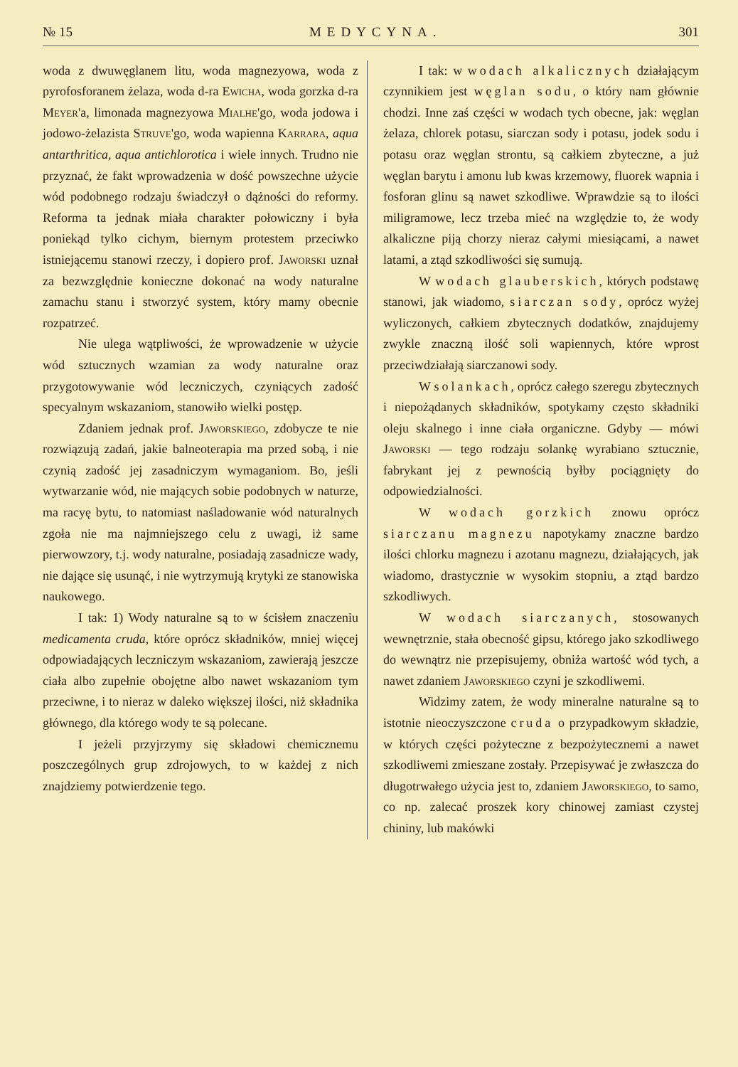№ 15 MEDYCYNA. 301
woda z dwuwęglanem litu, woda magnezyowa, woda z pyrofosforanem żelaza, woda d-ra Ewicha, woda gorzka d-ra Meyer'a, limonada magnezyowa Mialhe'go, woda jodowa i jodowo-żelazista Struve'go, woda wapienna Karrara, aqua antarthritica, aqua antichlorotica i wiele innych. Trudno nie przyznać, że fakt wprowadzenia w dość powszechne użycie wód podobnego rodzaju świadczył o dążności do reformy. Reforma ta jednak miała charakter połowiczny i była poniekąd tylko cichym, biernym protestem przeciwko istniejącemu stanowi rzeczy, i dopiero prof. Jaworski uznał za bezwzględnie konieczne dokonać na wody naturalne zamachu stanu i stworzyć system, który mamy obecnie rozpatrzeć.
Nie ulega wątpliwości, że wprowadzenie w użycie wód sztucznych wzamian za wody naturalne oraz przygotowywanie wód leczniczych, czyniących zadość specyalnym wskazaniom, stanowiło wielki postęp.
Zdaniem jednak prof. Jaworskiego, zdobycze te nie rozwiązują zadań, jakie balneoterapia ma przed sobą, i nie czynią zadość jej zasadniczym wymaganiom. Bo, jeśli wytwarzanie wód, nie mających sobie podobnych w naturze, ma racyę bytu, to natomiast naśladowanie wód naturalnych zgoła nie ma najmniejszego celu z uwagi, iż same pierwowzory, t.j. wody naturalne, posiadają zasadnicze wady, nie dające się usunąć, i nie wytrzymują krytyki ze stanowiska naukowego.
I tak: 1) Wody naturalne są to w ścisłem znaczeniu medicamenta cruda, które oprócz składników, mniej więcej odpowiadających leczniczym wskazaniom, zawierają jeszcze ciała albo zupełnie obojętne albo nawet wskazaniom tym przeciwne, i to nieraz w daleko większej ilości, niż składnika głównego, dla którego wody te są polecane.
I jeżeli przyjrzymy się składowi chemicznemu poszczególnych grup zdrojowych, to w każdej z nich znajdziemy potwierdzenie tego.
I tak: w wodach alkalicznych działającym czynnikiem jest węglan sodu, o który nam głównie chodzi. Inne zaś części w wodach tych obecne, jak: węglan żelaza, chlorek potasu, siarczan sody i potasu, jodek sodu i potasu oraz węglan strontu, są całkiem zbyteczne, a już węglan barytu i amonu lub kwas krzemowy, fluorek wapnia i fosforan glinu są nawet szkodliwe. Wprawdzie są to ilości miligramowe, lecz trzeba mieć na względzie to, że wody alkaliczne piją chorzy nieraz całymi miesiącami, a nawet latami, a ztąd szkodliwości się sumują.
W wodach glauberskich, których podstawę stanowi, jak wiadomo, siarczan sody, oprócz wyżej wyliczonych, całkiem zbytecznych dodatków, znajdujemy zwykle znaczną ilość soli wapiennych, które wprost przeciwdziałają siarczanowi sody.
W solankach, oprócz całego szeregu zbytecznych i niepożądanych składników, spotykamy często składniki oleju skalnego i inne ciała organiczne. Gdyby — mówi Jaworski — tego rodzaju solankę wyrabiano sztucznie, fabrykant jej z pewnością byłby pociągnięty do odpowiedzialności.
W wodach gorzkich znowu oprócz siarczanu magnezu napotykamy znaczne bardzo ilości chlorku magnezu i azotanu magnezu, działających, jak wiadomo, drastycznie w wysokim stopniu, a ztąd bardzo szkodliwych.
W wodach siarczanych, stosowanych wewnętrznie, stała obecność gipsu, którego jako szkodliwego do wewnątrz nie przepisujemy, obniża wartość wód tych, a nawet zdaniem Jaworskiego czyni je szkodliwemi.
Widzimy zatem, że wody mineralne naturalne są to istotnie nieoczyszczone cruda o przypadkowym składzie, w których części pożyteczne z bezpożytecznemi a nawet szkodliwemi zmieszane zostały. Przepisywać je zwłaszcza do długotrwałego użycia jest to, zdaniem Jaworskiego, to samo, co np. zalecać proszek kory chinowej zamiast czystej chininy, lub makówki